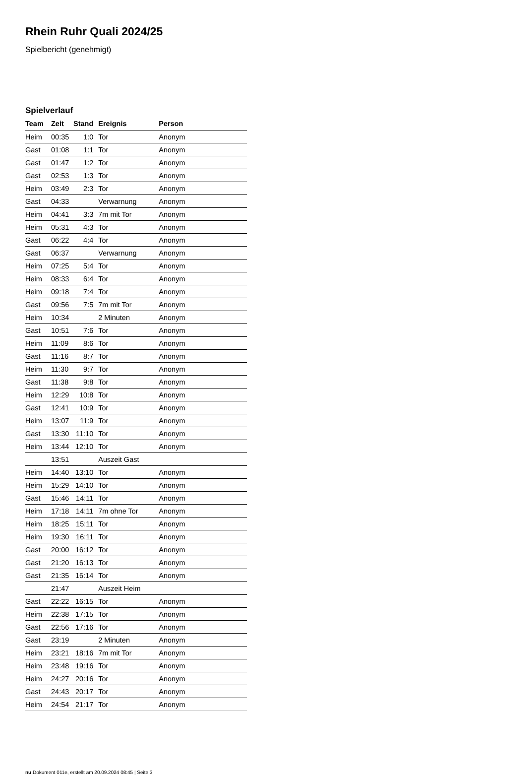Rhein Ruhr Quali 2024/25
Spielbericht (genehmigt)
Spielverlauf
| Team | Zeit | Stand | Ereignis | Person |
| --- | --- | --- | --- | --- |
| Heim | 00:35 | 1:0 | Tor | Anonym |
| Gast | 01:08 | 1:1 | Tor | Anonym |
| Gast | 01:47 | 1:2 | Tor | Anonym |
| Gast | 02:53 | 1:3 | Tor | Anonym |
| Heim | 03:49 | 2:3 | Tor | Anonym |
| Gast | 04:33 | | Verwarnung | Anonym |
| Heim | 04:41 | 3:3 | 7m mit Tor | Anonym |
| Heim | 05:31 | 4:3 | Tor | Anonym |
| Gast | 06:22 | 4:4 | Tor | Anonym |
| Gast | 06:37 | | Verwarnung | Anonym |
| Heim | 07:25 | 5:4 | Tor | Anonym |
| Heim | 08:33 | 6:4 | Tor | Anonym |
| Heim | 09:18 | 7:4 | Tor | Anonym |
| Gast | 09:56 | 7:5 | 7m mit Tor | Anonym |
| Heim | 10:34 | | 2 Minuten | Anonym |
| Gast | 10:51 | 7:6 | Tor | Anonym |
| Heim | 11:09 | 8:6 | Tor | Anonym |
| Gast | 11:16 | 8:7 | Tor | Anonym |
| Heim | 11:30 | 9:7 | Tor | Anonym |
| Gast | 11:38 | 9:8 | Tor | Anonym |
| Heim | 12:29 | 10:8 | Tor | Anonym |
| Gast | 12:41 | 10:9 | Tor | Anonym |
| Heim | 13:07 | 11:9 | Tor | Anonym |
| Gast | 13:30 | 11:10 | Tor | Anonym |
| Heim | 13:44 | 12:10 | Tor | Anonym |
| | 13:51 | | Auszeit Gast | |
| Heim | 14:40 | 13:10 | Tor | Anonym |
| Heim | 15:29 | 14:10 | Tor | Anonym |
| Gast | 15:46 | 14:11 | Tor | Anonym |
| Heim | 17:18 | 14:11 | 7m ohne Tor | Anonym |
| Heim | 18:25 | 15:11 | Tor | Anonym |
| Heim | 19:30 | 16:11 | Tor | Anonym |
| Gast | 20:00 | 16:12 | Tor | Anonym |
| Gast | 21:20 | 16:13 | Tor | Anonym |
| Gast | 21:35 | 16:14 | Tor | Anonym |
| | 21:47 | | Auszeit Heim | |
| Gast | 22:22 | 16:15 | Tor | Anonym |
| Heim | 22:38 | 17:15 | Tor | Anonym |
| Gast | 22:56 | 17:16 | Tor | Anonym |
| Gast | 23:19 | | 2 Minuten | Anonym |
| Heim | 23:21 | 18:16 | 7m mit Tor | Anonym |
| Heim | 23:48 | 19:16 | Tor | Anonym |
| Heim | 24:27 | 20:16 | Tor | Anonym |
| Gast | 24:43 | 20:17 | Tor | Anonym |
| Heim | 24:54 | 21:17 | Tor | Anonym |
nu.Dokument 011e, erstellt am 20.09.2024 08:45 | Seite 3